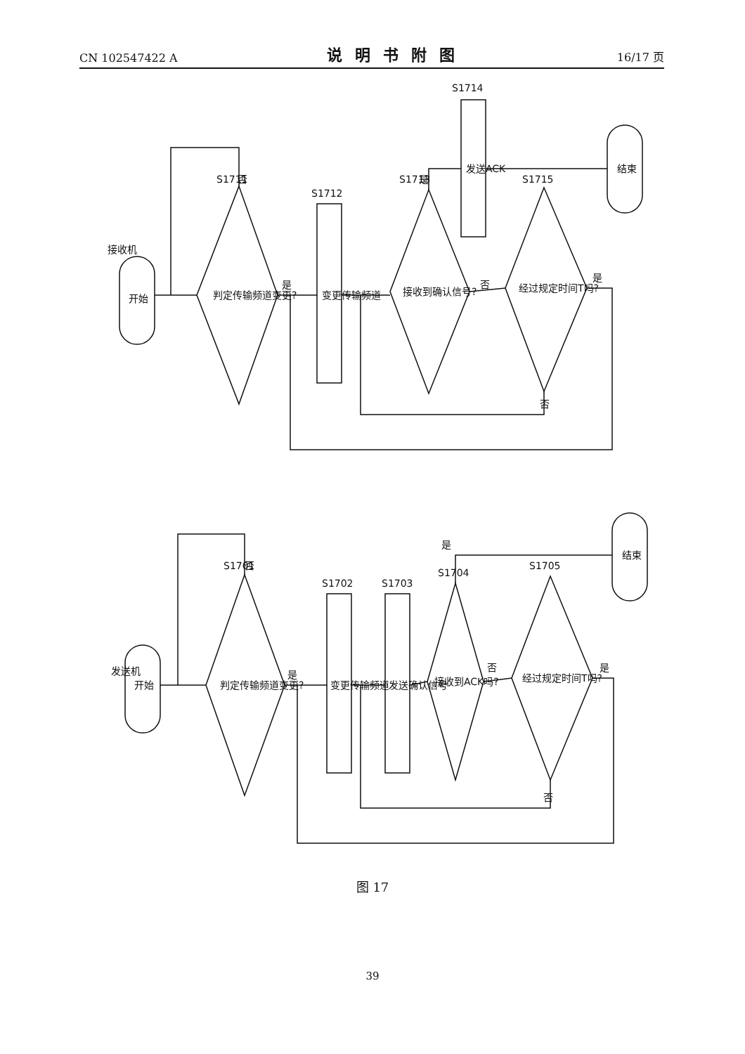CN 102547422 A 说明书附图 16/17 页
接收机
开始
判定传输频道变更?
S1711
否
是
变更传输频道
S1712
接收到确认信号?
S1713
是
否
发送ACK
S1714
经过规定时间T吗?
S1715
是
否
结束
发送机
开始
判定传输频道变更?
S1701
否
是
变更传输频道
S1702
发送确认信号
S1703
接收到ACK吗?
S1704
是
否
经过规定时间T吗?
S1705
是
否
结束
图 17
39